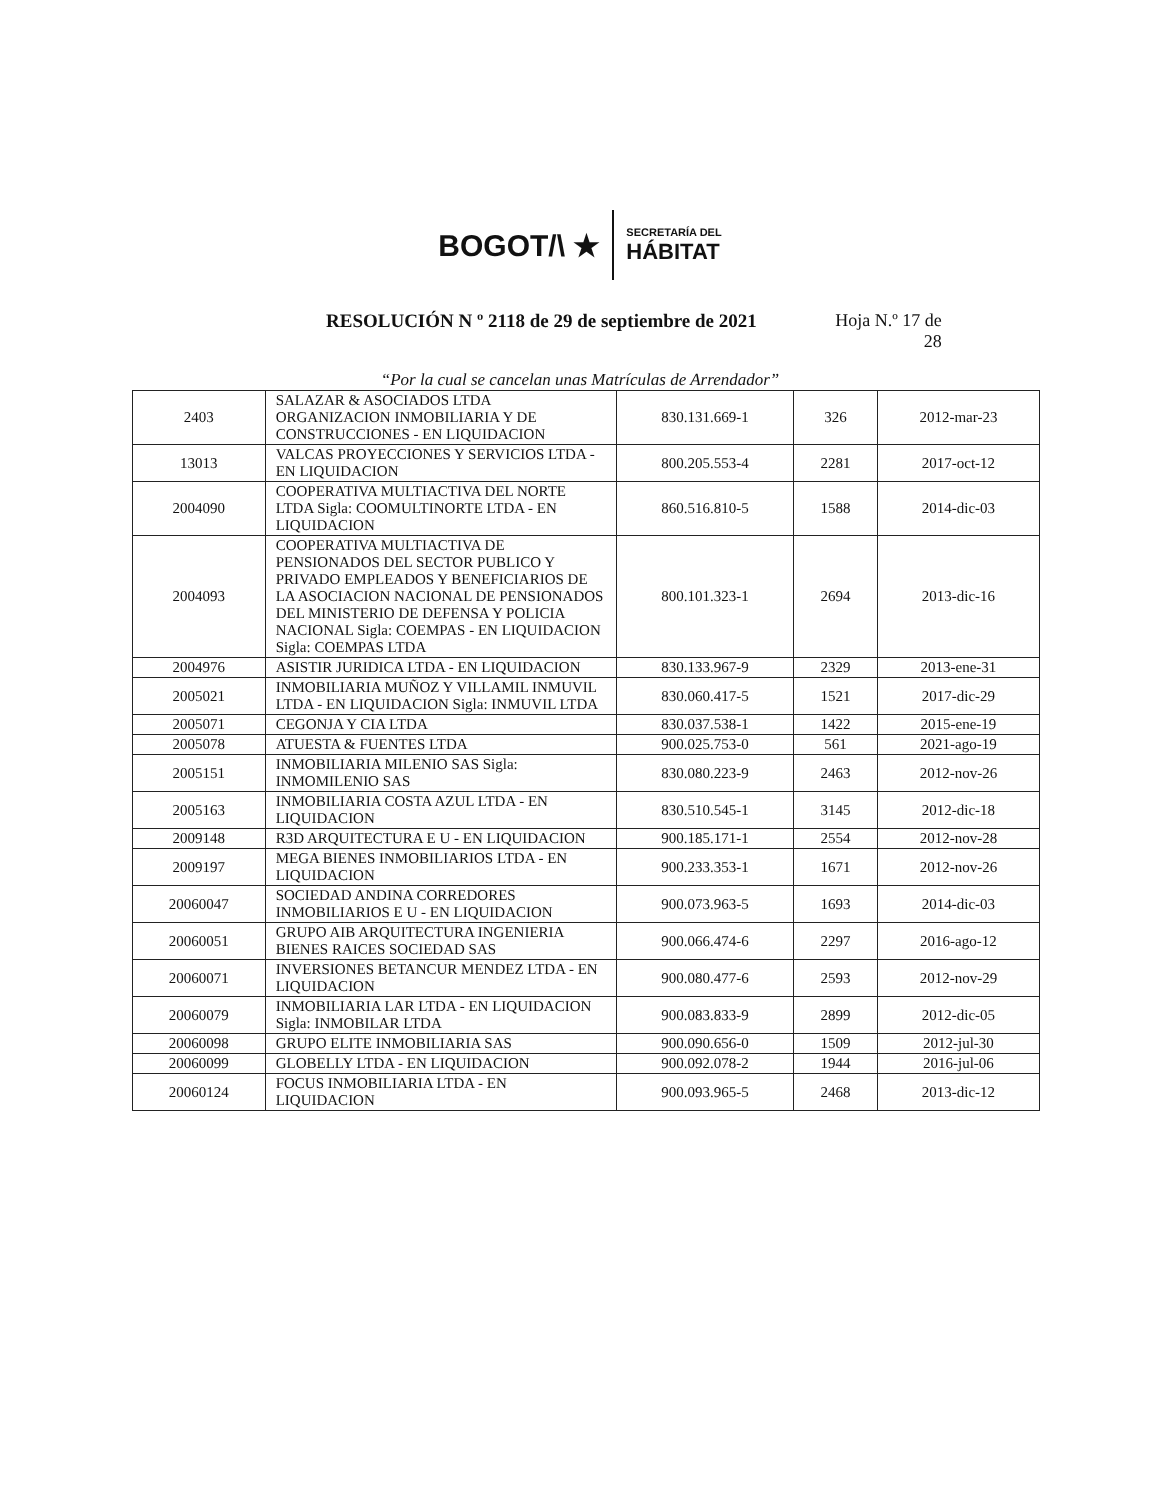BOGOT/\ ★
SECRETARÍA DEL
HÁBITAT
RESOLUCIÓN N º 2118 de 29 de septiembre de 2021
Hoja N.º 17 de 28
“Por la cual se cancelan unas Matrículas de Arrendador”
| 2403 | SALAZAR & ASOCIADOS LTDA ORGANIZACION INMOBILIARIA Y DE CONSTRUCCIONES - EN LIQUIDACION | 830.131.669-1 | 326 | 2012-mar-23 |
| 13013 | VALCAS PROYECCIONES Y SERVICIOS LTDA - EN LIQUIDACION | 800.205.553-4 | 2281 | 2017-oct-12 |
| 2004090 | COOPERATIVA MULTIACTIVA DEL NORTE LTDA Sigla: COOMULTINORTE LTDA - EN LIQUIDACION | 860.516.810-5 | 1588 | 2014-dic-03 |
| 2004093 | COOPERATIVA MULTIACTIVA DE PENSIONADOS DEL SECTOR PUBLICO Y PRIVADO EMPLEADOS Y BENEFICIARIOS DE LA ASOCIACION NACIONAL DE PENSIONADOS DEL MINISTERIO DE DEFENSA Y POLICIA NACIONAL Sigla: COEMPAS - EN LIQUIDACION Sigla: COEMPAS LTDA | 800.101.323-1 | 2694 | 2013-dic-16 |
| 2004976 | ASISTIR JURIDICA LTDA - EN LIQUIDACION | 830.133.967-9 | 2329 | 2013-ene-31 |
| 2005021 | INMOBILIARIA MUÑOZ Y VILLAMIL INMUVIL LTDA - EN LIQUIDACION Sigla: INMUVIL LTDA | 830.060.417-5 | 1521 | 2017-dic-29 |
| 2005071 | CEGONJA Y CIA LTDA | 830.037.538-1 | 1422 | 2015-ene-19 |
| 2005078 | ATUESTA & FUENTES LTDA | 900.025.753-0 | 561 | 2021-ago-19 |
| 2005151 | INMOBILIARIA MILENIO SAS Sigla: INMOMILENIO SAS | 830.080.223-9 | 2463 | 2012-nov-26 |
| 2005163 | INMOBILIARIA COSTA AZUL LTDA - EN LIQUIDACION | 830.510.545-1 | 3145 | 2012-dic-18 |
| 2009148 | R3D ARQUITECTURA E U - EN LIQUIDACION | 900.185.171-1 | 2554 | 2012-nov-28 |
| 2009197 | MEGA BIENES INMOBILIARIOS LTDA - EN LIQUIDACION | 900.233.353-1 | 1671 | 2012-nov-26 |
| 20060047 | SOCIEDAD ANDINA CORREDORES INMOBILIARIOS E U - EN LIQUIDACION | 900.073.963-5 | 1693 | 2014-dic-03 |
| 20060051 | GRUPO AIB ARQUITECTURA INGENIERIA BIENES RAICES SOCIEDAD SAS | 900.066.474-6 | 2297 | 2016-ago-12 |
| 20060071 | INVERSIONES BETANCUR MENDEZ LTDA - EN LIQUIDACION | 900.080.477-6 | 2593 | 2012-nov-29 |
| 20060079 | INMOBILIARIA LAR LTDA - EN LIQUIDACION Sigla: INMOBILAR LTDA | 900.083.833-9 | 2899 | 2012-dic-05 |
| 20060098 | GRUPO ELITE INMOBILIARIA SAS | 900.090.656-0 | 1509 | 2012-jul-30 |
| 20060099 | GLOBELLY LTDA - EN LIQUIDACION | 900.092.078-2 | 1944 | 2016-jul-06 |
| 20060124 | FOCUS INMOBILIARIA LTDA - EN LIQUIDACION | 900.093.965-5 | 2468 | 2013-dic-12 |